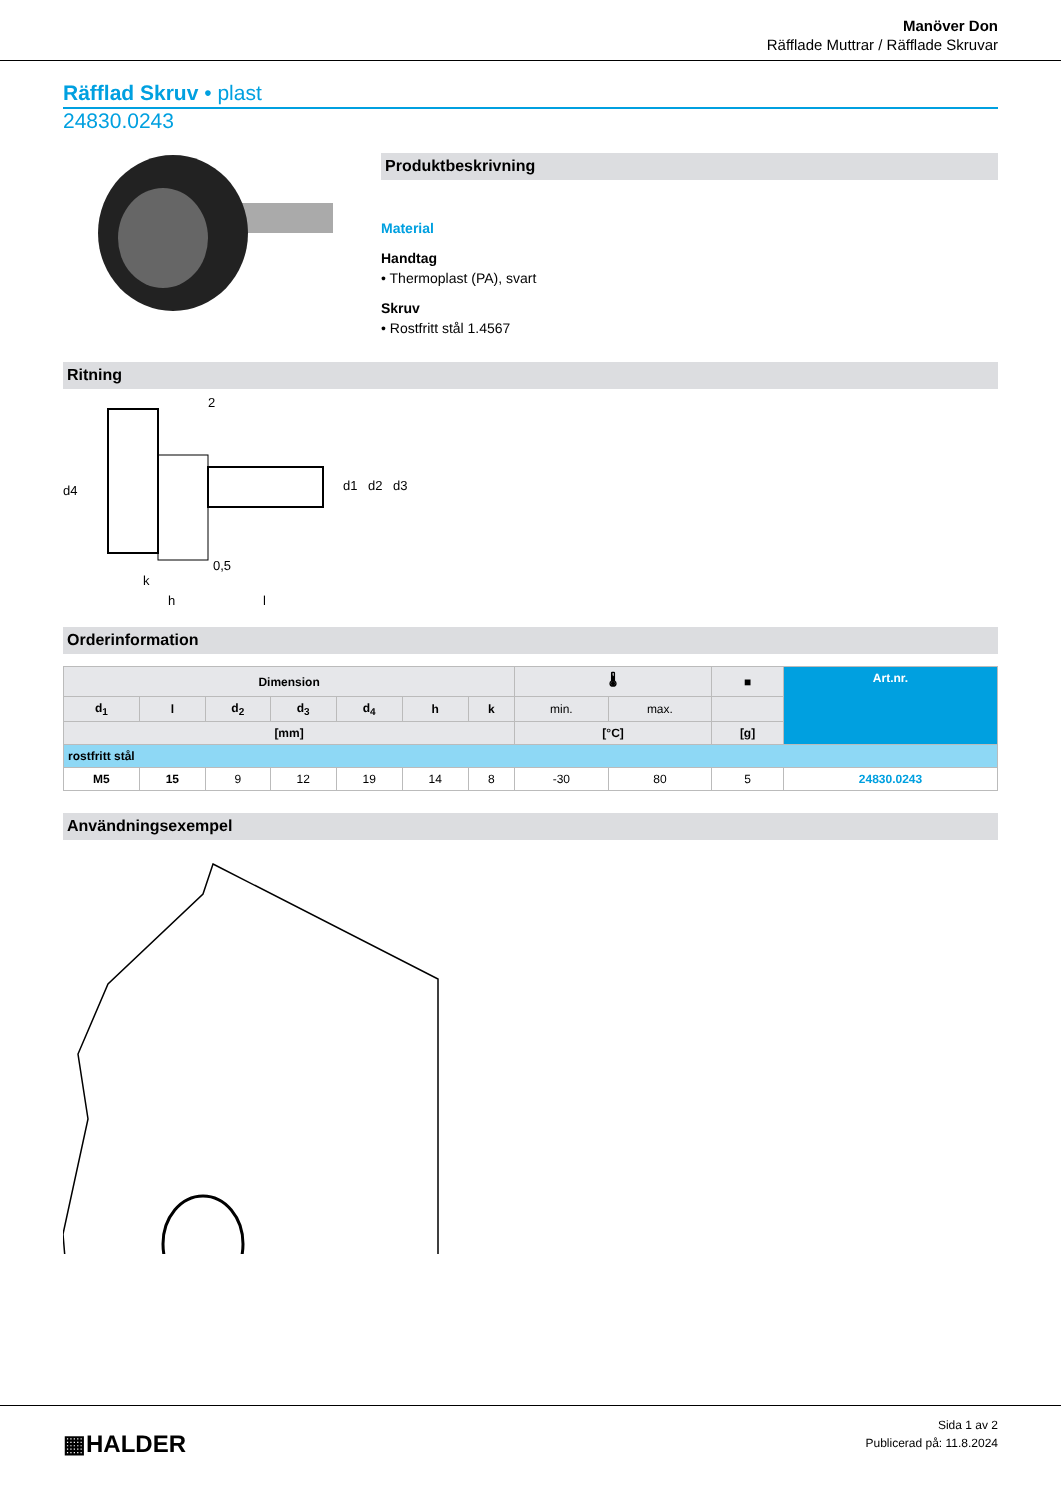Manöver Don
Räfflade Muttrar / Räfflade Skruvar
Räfflad Skruv • plast
24830.0243
Produktbeskrivning
Material
Handtag
• Thermoplast (PA), svart
Skruv
• Rostfritt stål 1.4567
Ritning
d4
k
h
l
0,5
2
d1
d2
d3
Orderinformation
| Dimension | | | | | | | 🌡 | | ■ | Art.nr. |
| --- | --- | --- | --- | --- | --- | --- | --- | --- | --- | --- |
| d<sub>1</sub> | l | d<sub>2</sub> | d<sub>3</sub> | d<sub>4</sub> | h | k | min. | max. | | |
| [mm] | | | | | | | [°C] | | [g] | |
| rostfritt stål | | | | | | | | | | |
| M5 | 15 | 9 | 12 | 19 | 14 | 8 | -30 | 80 | 5 | 24830.0243 |
Användningsexempel
▦HALDER
Sida 1 av 2
Publicerad på: 11.8.2024